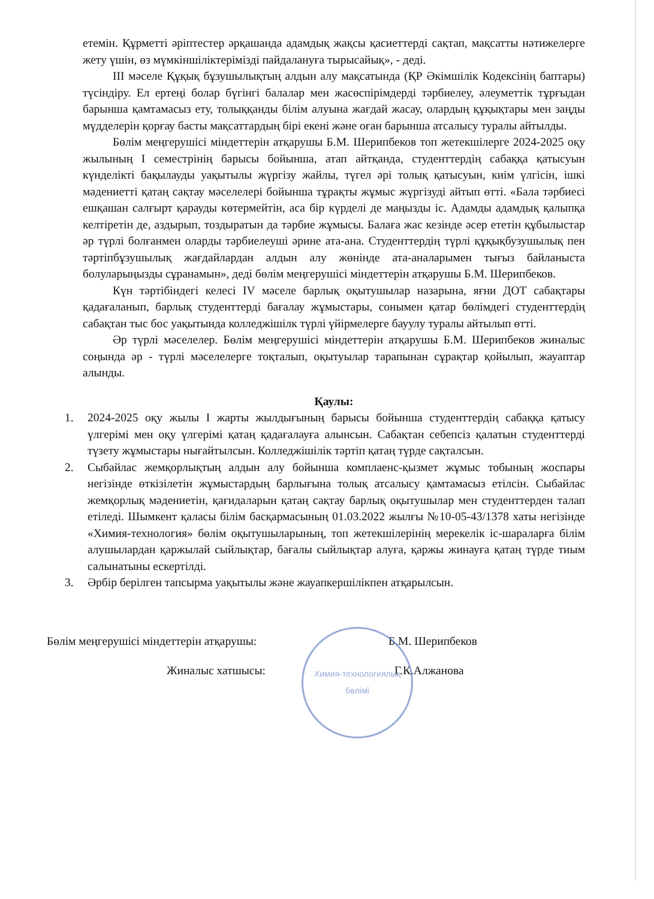етемін. Құрметті әріптестер әрқашанда адамдық жақсы қасиеттерді сақтап, мақсатты нәтижелерге жету үшін, өз мүмкіншіліктерімізді пайдалануға тырысайық», - деді.
ІІІ мәселе Құқық бұзушылықтың алдын алу мақсатында (ҚР Әкімшілік Кодексінің баптары) түсіндіру. Ел ертеңі болар бүгінгі балалар мен жасөспірімдерді тәрбиелеу, әлеуметтік тұрғыдан барынша қамтамасыз ету, толыққанды білім алуына жағдай жасау, олардың құқықтары мен заңды мүдделерін қорғау басты мақсаттардың бірі екені және оған барынша атсалысу туралы айтылды.
Бөлім меңгерушісі міндеттерін атқарушы Б.М. Шерипбеков топ жетекшілерге 2024-2025 оқу жылының І семестрінің барысы бойынша, атап айтқанда, студенттердің сабаққа қатысуын күнделікті бақылауды уақытылы жүргізу жайлы, түгел әрі толық қатысуын, киім үлгісін, ішкі мәдениетті қатаң сақтау мәселелері бойынша тұрақты жұмыс жүргізуді айтып өтті. «Бала тәрбиесі ешқашан салғырт қарауды көтермейтін, аса бір күрделі де маңызды іс. Адамды адамдық қалыпқа келтіретін де, аздырып, тоздыратын да тәрбие жұмысы. Балаға жас кезінде әсер ететін құбылыстар әр түрлі болғанмен оларды тәрбиелеуші әрине ата-ана. Студенттердің түрлі құқықбузушылық пен тәртіпбұзушылық жағдайлардан алдын алу жөнінде ата-аналарымен тығыз байланыста болуларыңызды сұранамын», деді бөлім меңгерушісі міндеттерін атқарушы Б.М. Шерипбеков.
Күн тәртібіндегі келесі IV мәселе барлық оқытушылар назарына, яғни ДОТ сабақтары қадағаланып, барлық студенттерді бағалау жұмыстары, сонымен қатар бөлімдегі студенттердің сабақтан тыс бос уақытында колледжішілк түрлі үйірмелерге бауулу туралы айтылып өтті.
Әр түрлі мәселелер. Бөлім меңгерушісі міндеттерін атқарушы Б.М. Шерипбеков жиналыс соңында әр - түрлі мәселелерге тоқталып, оқытуылар тарапынан сұрақтар қойылып, жауаптар алынды.
Қаулы:
1. 2024-2025 оқу жылы І жарты жылдығының барысы бойынша студенттердің сабаққа қатысу үлгерімі мен оқу үлгерімі қатаң қадағалауға алынсын. Сабақтан себепсіз қалатын студенттерді түзету жұмыстары нығайтылсын. Колледжішілік тәртіп қатаң түрде сақталсын.
2. Сыбайлас жемқорлықтың алдын алу бойынша комплаенс-қызмет жұмыс тобының жоспары негізінде өткізілетін жұмыстардың барлығына толық атсалысу қамтамасыз етілсін. Сыбайлас жемқорлық мәдениетін, қағидаларын қатаң сақтау барлық оқытушылар мен студенттерден талап етіледі. Шымкент қаласы білім басқармасының 01.03.2022 жылғы №10-05-43/1378 хаты негізінде «Химия-технология» бөлім оқытушыларының, топ жетекшілерінің мерекелік іс-шараларға білім алушылардан қаржылай сыйлықтар, бағалы сыйлықтар алуға, қаржы жинауға қатаң түрде тиым салынатыны ескертілді.
3. Әрбір берілген тапсырма уақытылы және жауапкершілікпен атқарылсын.
Химия-технологиялық бөлімі
Бөлім меңгерушісі міндеттерін атқарушы: Б.М. Шерипбеков
Жиналыс хатшысы: Г.К.Алжанова